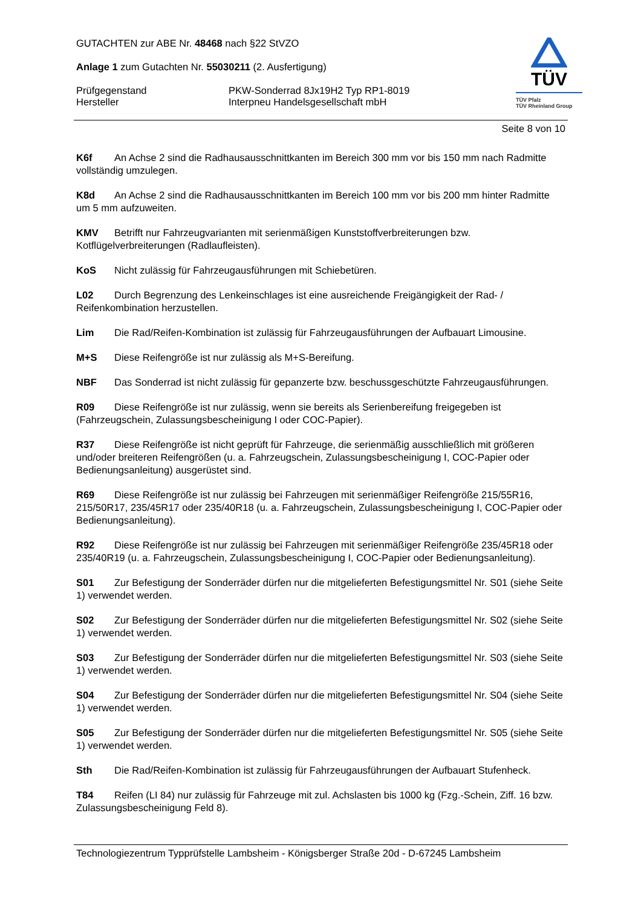GUTACHTEN zur ABE Nr. 48468 nach §22 StVZO
Anlage 1 zum Gutachten Nr. 55030211 (2. Ausfertigung)
Prüfgegenstand PKW-Sonderrad 8Jx19H2 Typ RP1-8019
Hersteller Interpneu Handelsgesellschaft mbH
TÜV
TÜV Pfalz
TÜV Rheinland Group
Seite 8 von 10
K6f An Achse 2 sind die Radhausausschnittkanten im Bereich 300 mm vor bis 150 mm nach Radmitte vollständig umzulegen.
K8d An Achse 2 sind die Radhausausschnittkanten im Bereich 100 mm vor bis 200 mm hinter Radmitte um 5 mm aufzuweiten.
KMV Betrifft nur Fahrzeugvarianten mit serienmäßigen Kunststoffverbreiterungen bzw. Kotflügelverbreiterungen (Radlaufleisten).
KoS Nicht zulässig für Fahrzeugausführungen mit Schiebetüren.
L02 Durch Begrenzung des Lenkeinschlages ist eine ausreichende Freigängigkeit der Rad- / Reifenkombination herzustellen.
Lim Die Rad/Reifen-Kombination ist zulässig für Fahrzeugausführungen der Aufbauart Limousine.
M+S Diese Reifengröße ist nur zulässig als M+S-Bereifung.
NBF Das Sonderrad ist nicht zulässig für gepanzerte bzw. beschussgeschützte Fahrzeugausführungen.
R09 Diese Reifengröße ist nur zulässig, wenn sie bereits als Serienbereifung freigegeben ist (Fahrzeugschein, Zulassungsbescheinigung I oder COC-Papier).
R37 Diese Reifengröße ist nicht geprüft für Fahrzeuge, die serienmäßig ausschließlich mit größeren und/oder breiteren Reifengrößen (u. a. Fahrzeugschein, Zulassungsbescheinigung I, COC-Papier oder Bedienungsanleitung) ausgerüstet sind.
R69 Diese Reifengröße ist nur zulässig bei Fahrzeugen mit serienmäßiger Reifengröße 215/55R16, 215/50R17, 235/45R17 oder 235/40R18 (u. a. Fahrzeugschein, Zulassungsbescheinigung I, COC-Papier oder Bedienungsanleitung).
R92 Diese Reifengröße ist nur zulässig bei Fahrzeugen mit serienmäßiger Reifengröße 235/45R18 oder 235/40R19 (u. a. Fahrzeugschein, Zulassungsbescheinigung I, COC-Papier oder Bedienungsanleitung).
S01 Zur Befestigung der Sonderräder dürfen nur die mitgelieferten Befestigungsmittel Nr. S01 (siehe Seite 1) verwendet werden.
S02 Zur Befestigung der Sonderräder dürfen nur die mitgelieferten Befestigungsmittel Nr. S02 (siehe Seite 1) verwendet werden.
S03 Zur Befestigung der Sonderräder dürfen nur die mitgelieferten Befestigungsmittel Nr. S03 (siehe Seite 1) verwendet werden.
S04 Zur Befestigung der Sonderräder dürfen nur die mitgelieferten Befestigungsmittel Nr. S04 (siehe Seite 1) verwendet werden.
S05 Zur Befestigung der Sonderräder dürfen nur die mitgelieferten Befestigungsmittel Nr. S05 (siehe Seite 1) verwendet werden.
Sth Die Rad/Reifen-Kombination ist zulässig für Fahrzeugausführungen der Aufbauart Stufenheck.
T84 Reifen (LI 84) nur zulässig für Fahrzeuge mit zul. Achslasten bis 1000 kg (Fzg.-Schein, Ziff. 16 bzw. Zulassungsbescheinigung Feld 8).
Technologiezentrum Typprüfstelle Lambsheim - Königsberger Straße 20d - D-67245 Lambsheim